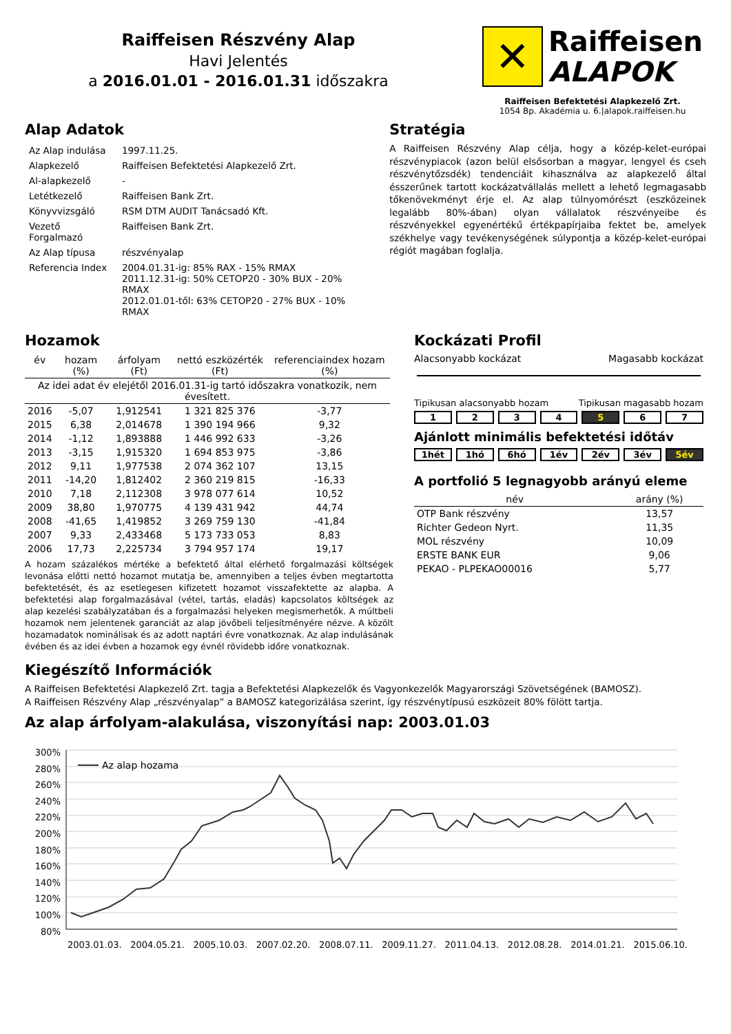Raiffeisen Részvény Alap
Havi Jelentés
a 2016.01.01 - 2016.01.31 időszakra
✕
Raiffeisen
ALAPOK
Raiffeisen Befektetési Alapkezelő Zrt.
1054 Bp. Akadémia u. 6.|alapok.raiffeisen.hu
Alap Adatok
| Az Alap indulása | 1997.11.25. |
| Alapkezelő | Raiffeisen Befektetési Alapkezelő Zrt. |
| Al-alapkezelő | - |
| Letétkezelő | Raiffeisen Bank Zrt. |
| Könyvvizsgáló | RSM DTM AUDIT Tanácsadó Kft. |
| Vezető Forgalmazó | Raiffeisen Bank Zrt. |
| Az Alap típusa | részvényalap |
| Referencia Index | 2004.01.31-ig: 85% RAX - 15% RMAX 2011.12.31-ig: 50% CETOP20 - 30% BUX - 20% RMAX 2012.01.01-től: 63% CETOP20 - 27% BUX - 10% RMAX |
Stratégia
A Raiffeisen Részvény Alap célja, hogy a közép-kelet-európai részvénypiacok (azon belül elsősorban a magyar, lengyel és cseh részvénytőzsdék) tendenciáit kihasználva az alapkezelő által ésszerűnek tartott kockázatvállalás mellett a lehető legmagasabb tőkenövekményt érje el. Az alap túlnyomórészt (eszközeinek legalább 80%-ában) olyan vállalatok részvényeibe és részvényekkel egyenértékű értékpapírjaiba fektet be, amelyek székhelye vagy tevékenységének súlypontja a közép-kelet-európai régiót magában foglalja.
Hozamok
| év | hozam (%) | árfolyam (Ft) | nettó eszközérték (Ft) | referenciaindex hozam (%) |
| --- | --- | --- | --- | --- |
| Az idei adat év elejétől 2016.01.31-ig tartó időszakra vonatkozik, nem évesített. | | | | |
| 2016 | -5,07 | 1,912541 | 1 321 825 376 | -3,77 |
| 2015 | 6,38 | 2,014678 | 1 390 194 966 | 9,32 |
| 2014 | -1,12 | 1,893888 | 1 446 992 633 | -3,26 |
| 2013 | -3,15 | 1,915320 | 1 694 853 975 | -3,86 |
| 2012 | 9,11 | 1,977538 | 2 074 362 107 | 13,15 |
| 2011 | -14,20 | 1,812402 | 2 360 219 815 | -16,33 |
| 2010 | 7,18 | 2,112308 | 3 978 077 614 | 10,52 |
| 2009 | 38,80 | 1,970775 | 4 139 431 942 | 44,74 |
| 2008 | -41,65 | 1,419852 | 3 269 759 130 | -41,84 |
| 2007 | 9,33 | 2,433468 | 5 173 733 053 | 8,83 |
| 2006 | 17,73 | 2,225734 | 3 794 957 174 | 19,17 |
A hozam százalékos mértéke a befektető által elérhető forgalmazási költségek levonása előtti nettó hozamot mutatja be, amennyiben a teljes évben megtartotta befektetését, és az esetlegesen kifizetett hozamot visszafektette az alapba. A befektetési alap forgalmazásával (vétel, tartás, eladás) kapcsolatos költségek az alap kezelési szabályzatában és a forgalmazási helyeken megismerhetők. A múltbeli hozamok nem jelentenek garanciát az alap jövőbeli teljesítményére nézve. A közölt hozamadatok nominálisak és az adott naptári évre vonatkoznak. Az alap indulásának évében és az idei évben a hozamok egy évnél rövidebb időre vonatkoznak.
Kockázati Profil
Alacsonyabb kockázat Magasabb kockázat
Tipikusan alacsonyabb hozam Tipikusan magasabb hozam
1 2 3 4 5 6 7
Ajánlott minimális befektetési időtáv
1hét 1hó 6hó 1év 2év 3év 5év
A portfolió 5 legnagyobb arányú eleme
| név | arány (%) |
| --- | --- |
| OTP Bank részvény | 13,57 |
| Richter Gedeon Nyrt. | 11,35 |
| MOL részvény | 10,09 |
| ERSTE BANK EUR | 9,06 |
| PEKAO - PLPEKAO00016 | 5,77 |
Kiegészítő Információk
A Raiffeisen Befektetési Alapkezelő Zrt. tagja a Befektetési Alapkezelők és Vagyonkezelők Magyarországi Szövetségének (BAMOSZ).
A Raiffeisen Részvény Alap „részvényalap” a BAMOSZ kategorizálása szerint, így részvénytípusú eszközeit 80% fölött tartja.
Az alap árfolyam-alakulása, viszonyítási nap: 2003.01.03
300%
280%
260%
240%
220%
200%
180%
160%
140%
120%
100%
80%
Az alap hozama
2003.01.03. 2004.05.21. 2005.10.03. 2007.02.20. 2008.07.11. 2009.11.27. 2011.04.13. 2012.08.28. 2014.01.21. 2015.06.10.